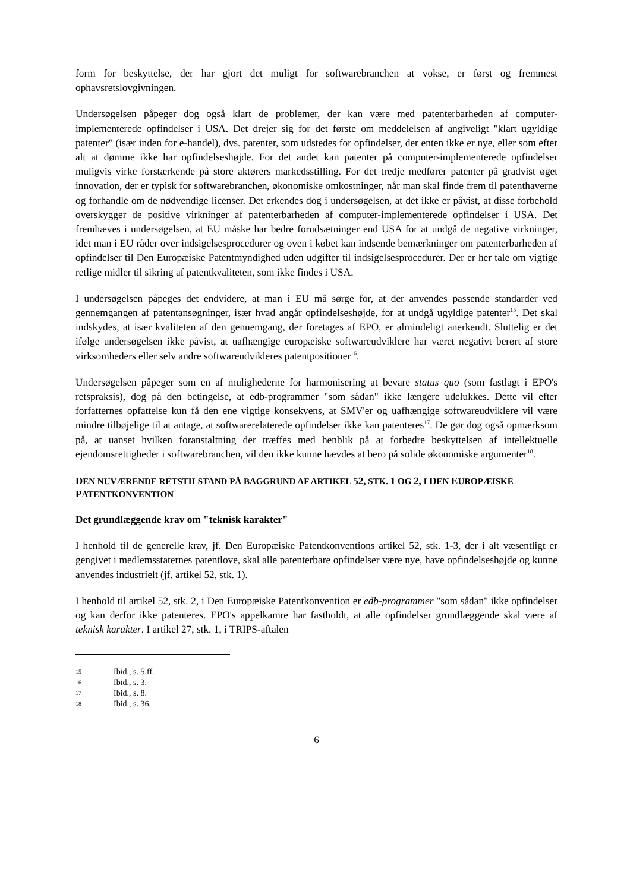form for beskyttelse, der har gjort det muligt for softwarebranchen at vokse, er først og fremmest ophavsretslovgivningen.
Undersøgelsen påpeger dog også klart de problemer, der kan være med patenterbarheden af computer-implementerede opfindelser i USA. Det drejer sig for det første om meddelelsen af angiveligt "klart ugyldige patenter" (især inden for e-handel), dvs. patenter, som udstedes for opfindelser, der enten ikke er nye, eller som efter alt at dømme ikke har opfindelseshøjde. For det andet kan patenter på computer-implementerede opfindelser muligvis virke forstærkende på store aktørers markedsstilling. For det tredje medfører patenter på gradvist øget innovation, der er typisk for softwarebranchen, økonomiske omkostninger, når man skal finde frem til patenthaverne og forhandle om de nødvendige licenser. Det erkendes dog i undersøgelsen, at det ikke er påvist, at disse forbehold overskygger de positive virkninger af patenterbarheden af computer-implementerede opfindelser i USA. Det fremhæves i undersøgelsen, at EU måske har bedre forudsætninger end USA for at undgå de negative virkninger, idet man i EU råder over indsigelsesprocedurer og oven i købet kan indsende bemærkninger om patenterbarheden af opfindelser til Den Europæiske Patentmyndighed uden udgifter til indsigelsesprocedurer. Der er her tale om vigtige retlige midler til sikring af patentkvaliteten, som ikke findes i USA.
I undersøgelsen påpeges det endvidere, at man i EU må sørge for, at der anvendes passende standarder ved gennemgangen af patentansøgninger, især hvad angår opfindelseshøjde, for at undgå ugyldige patenter<sup>15</sup>. Det skal indskydes, at især kvaliteten af den gennemgang, der foretages af EPO, er almindeligt anerkendt. Sluttelig er det ifølge undersøgelsen ikke påvist, at uafhængige europæiske softwareudviklere har været negativt berørt af store virksomheders eller selv andre softwareudvikleres patentpositioner<sup>16</sup>.
Undersøgelsen påpeger som en af mulighederne for harmonisering at bevare status quo (som fastlagt i EPO's retspraksis), dog på den betingelse, at edb-programmer "som sådan" ikke længere udelukkes. Dette vil efter forfatternes opfattelse kun få den ene vigtige konsekvens, at SMV'er og uafhængige softwareudviklere vil være mindre tilbøjelige til at antage, at softwarerelaterede opfindelser ikke kan patenteres<sup>17</sup>. De gør dog også opmærksom på, at uanset hvilken foranstaltning der træffes med henblik på at forbedre beskyttelsen af intellektuelle ejendomsrettigheder i softwarebranchen, vil den ikke kunne hævdes at bero på solide økonomiske argumenter<sup>18</sup>.
DEN NUVÆRENDE RETSTILSTAND PÅ BAGGRUND AF ARTIKEL 52, STK. 1 OG 2, I DEN EUROPÆISKE PATENTKONVENTION
Det grundlæggende krav om "teknisk karakter"
I henhold til de generelle krav, jf. Den Europæiske Patentkonventions artikel 52, stk. 1-3, der i alt væsentligt er gengivet i medlemsstaternes patentlove, skal alle patenterbare opfindelser være nye, have opfindelseshøjde og kunne anvendes industrielt (jf. artikel 52, stk. 1).
I henhold til artikel 52, stk. 2, i Den Europæiske Patentkonvention er edb-programmer "som sådan" ikke opfindelser og kan derfor ikke patenteres. EPO's appelkamre har fastholdt, at alle opfindelser grundlæggende skal være af teknisk karakter. I artikel 27, stk. 1, i TRIPS-aftalen
15 Ibid., s. 5 ff.
16 Ibid., s. 3.
17 Ibid., s. 8.
18 Ibid., s. 36.
6